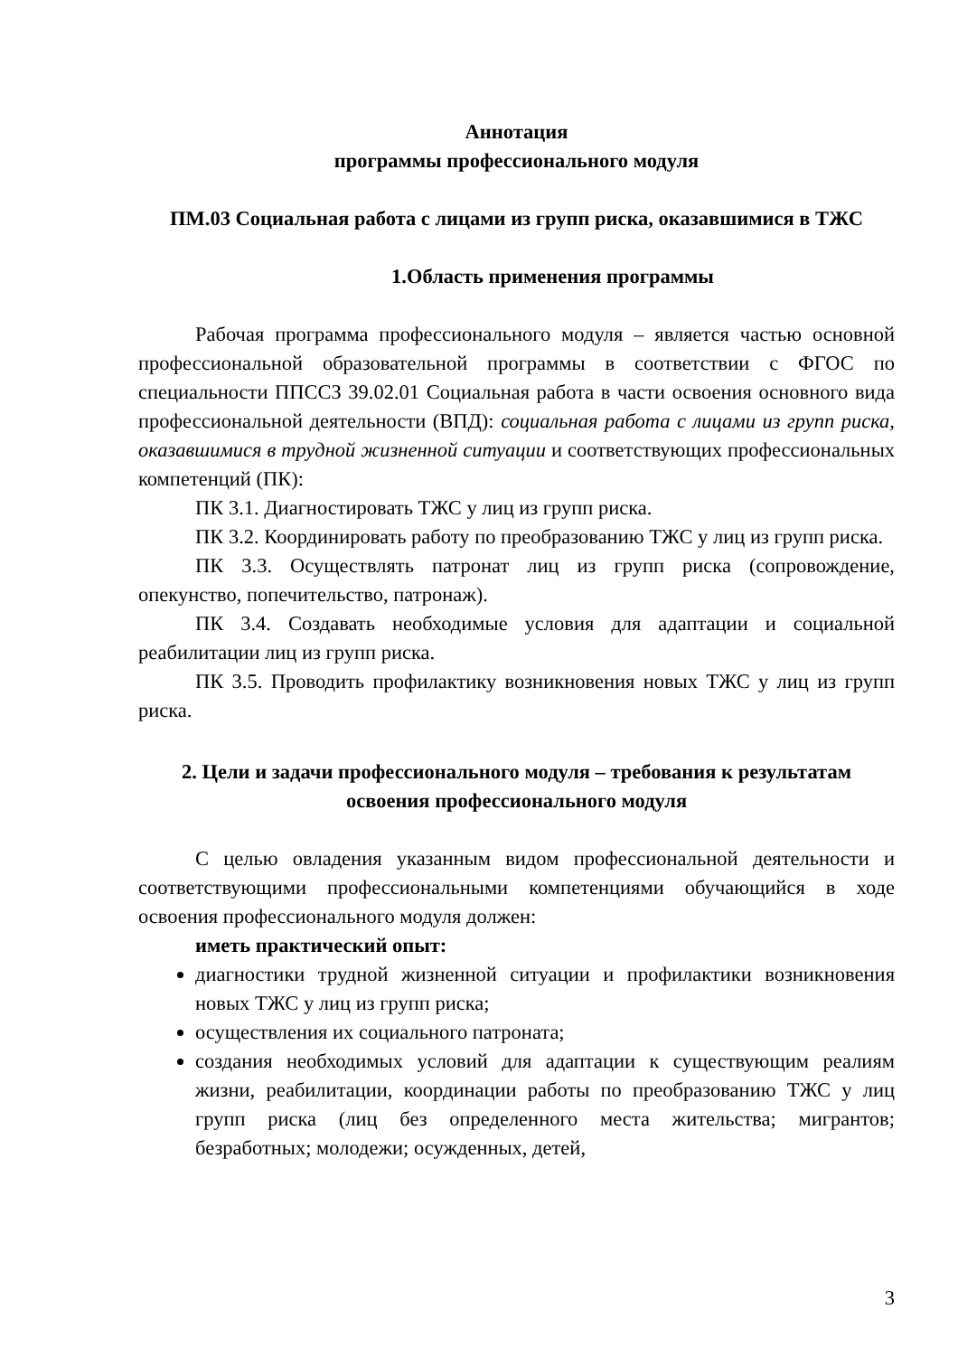Аннотация
программы профессионального модуля
ПМ.03 Социальная работа с лицами из групп риска, оказавшимися в ТЖС
1.Область применения программы
Рабочая программа профессионального модуля – является частью основной профессиональной образовательной программы в соответствии с ФГОС по специальности ППССЗ 39.02.01 Социальная работа в части освоения основного вида профессиональной деятельности (ВПД): социальная работа с лицами из групп риска, оказавшимися в трудной жизненной ситуации и соответствующих профессиональных компетенций (ПК):
ПК 3.1. Диагностировать ТЖС у лиц из групп риска.
ПК 3.2. Координировать работу по преобразованию ТЖС у лиц из групп риска.
ПК 3.3. Осуществлять патронат лиц из групп риска (сопровождение, опекунство, попечительство, патронаж).
ПК 3.4. Создавать необходимые условия для адаптации и социальной реабилитации лиц из групп риска.
ПК 3.5. Проводить профилактику возникновения новых ТЖС у лиц из групп риска.
2. Цели и задачи профессионального модуля – требования к результатам освоения профессионального модуля
С целью овладения указанным видом профессиональной деятельности и соответствующими профессиональными компетенциями обучающийся в ходе освоения профессионального модуля должен:
иметь практический опыт:
диагностики трудной жизненной ситуации и профилактики возникновения новых ТЖС у лиц из групп риска;
осуществления их социального патроната;
создания необходимых условий для адаптации к существующим реалиям жизни, реабилитации, координации работы по преобразованию ТЖС у лиц групп риска (лиц без определенного места жительства; мигрантов; безработных; молодежи; осужденных, детей,
3